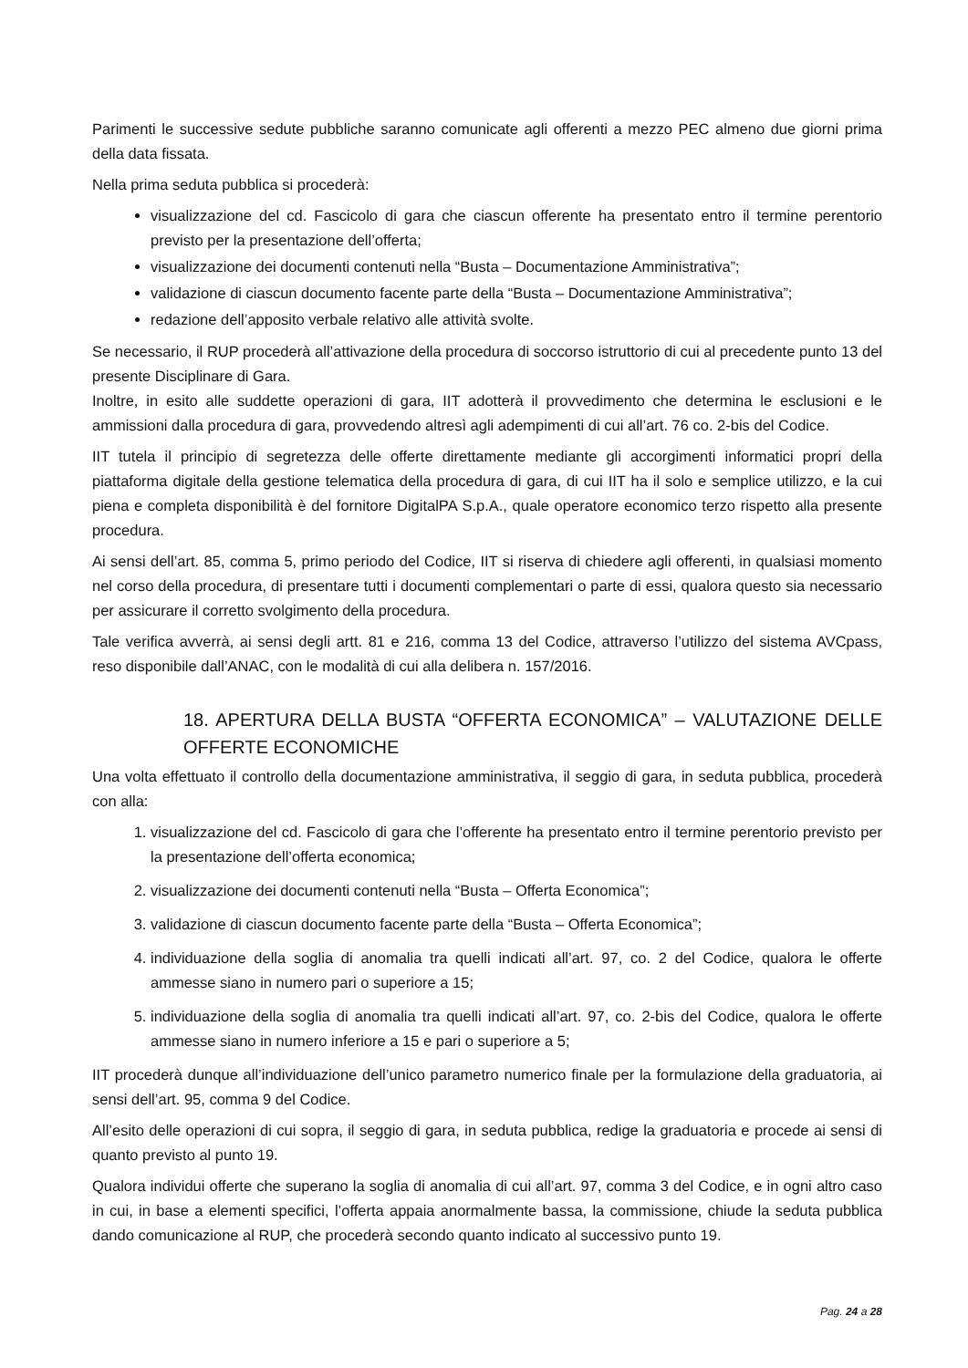Parimenti le successive sedute pubbliche saranno comunicate agli offerenti a mezzo PEC almeno due giorni prima della data fissata.
Nella prima seduta pubblica si procederà:
visualizzazione del cd. Fascicolo di gara che ciascun offerente ha presentato entro il termine perentorio previsto per la presentazione dell’offerta;
visualizzazione dei documenti contenuti nella “Busta – Documentazione Amministrativa”;
validazione di ciascun documento facente parte della “Busta – Documentazione Amministrativa”;
redazione dell’apposito verbale relativo alle attività svolte.
Se necessario, il RUP procederà all’attivazione della procedura di soccorso istruttorio di cui al precedente punto 13 del presente Disciplinare di Gara.
Inoltre, in esito alle suddette operazioni di gara, IIT adotterà il provvedimento che determina le esclusioni e le ammissioni dalla procedura di gara, provvedendo altresì agli adempimenti di cui all’art. 76 co. 2-bis del Codice.
IIT tutela il principio di segretezza delle offerte direttamente mediante gli accorgimenti informatici propri della piattaforma digitale della gestione telematica della procedura di gara, di cui IIT ha il solo e semplice utilizzo, e la cui piena e completa disponibilità è del fornitore DigitalPA S.p.A., quale operatore economico terzo rispetto alla presente procedura.
Ai sensi dell’art. 85, comma 5, primo periodo del Codice, IIT si riserva di chiedere agli offerenti, in qualsiasi momento nel corso della procedura, di presentare tutti i documenti complementari o parte di essi, qualora questo sia necessario per assicurare il corretto svolgimento della procedura.
Tale verifica avverrà, ai sensi degli artt. 81 e 216, comma 13 del Codice, attraverso l’utilizzo del sistema AVCpass, reso disponibile dall’ANAC, con le modalità di cui alla delibera n. 157/2016.
18. APERTURA DELLA BUSTA “OFFERTA ECONOMICA” – VALUTAZIONE DELLE OFFERTE ECONOMICHE
Una volta effettuato il controllo della documentazione amministrativa, il seggio di gara, in seduta pubblica, procederà con alla:
1. visualizzazione del cd. Fascicolo di gara che l’offerente ha presentato entro il termine perentorio previsto per la presentazione dell’offerta economica;
2. visualizzazione dei documenti contenuti nella “Busta – Offerta Economica”;
3. validazione di ciascun documento facente parte della “Busta – Offerta Economica”;
4. individuazione della soglia di anomalia tra quelli indicati all’art. 97, co. 2 del Codice, qualora le offerte ammesse siano in numero pari o superiore a 15;
5. individuazione della soglia di anomalia tra quelli indicati all’art. 97, co. 2-bis del Codice, qualora le offerte ammesse siano in numero inferiore a 15 e pari o superiore a 5;
IIT procederà dunque all’individuazione dell’unico parametro numerico finale per la formulazione della graduatoria, ai sensi dell’art. 95, comma 9 del Codice.
All’esito delle operazioni di cui sopra, il seggio di gara, in seduta pubblica, redige la graduatoria e procede ai sensi di quanto previsto al punto 19.
Qualora individui offerte che superano la soglia di anomalia di cui all’art. 97, comma 3 del Codice, e in ogni altro caso in cui, in base a elementi specifici, l’offerta appaia anormalmente bassa, la commissione, chiude la seduta pubblica dando comunicazione al RUP, che procederà secondo quanto indicato al successivo punto 19.
Pag. 24 a 28